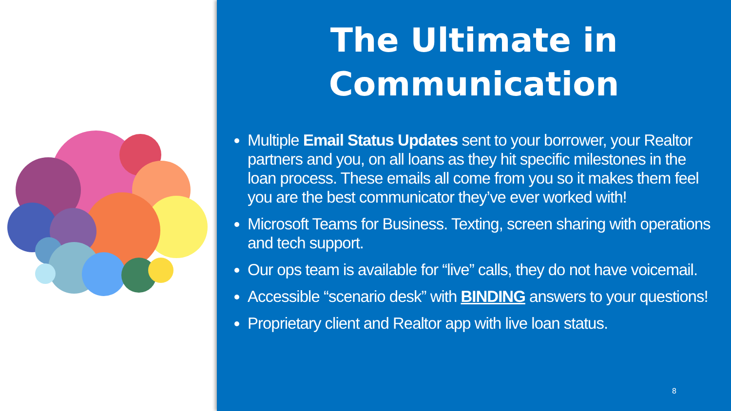The Ultimate in
Communication
Multiple Email Status Updates sent to your borrower, your Realtor partners and you, on all loans as they hit specific milestones in the loan process. These emails all come from you so it makes them feel you are the best communicator they’ve ever worked with!
Microsoft Teams for Business. Texting, screen sharing with operations and tech support.
Our ops team is available for “live” calls, they do not have voicemail.
Accessible “scenario desk” with BINDING answers to your questions!
Proprietary client and Realtor app with live loan status.
8